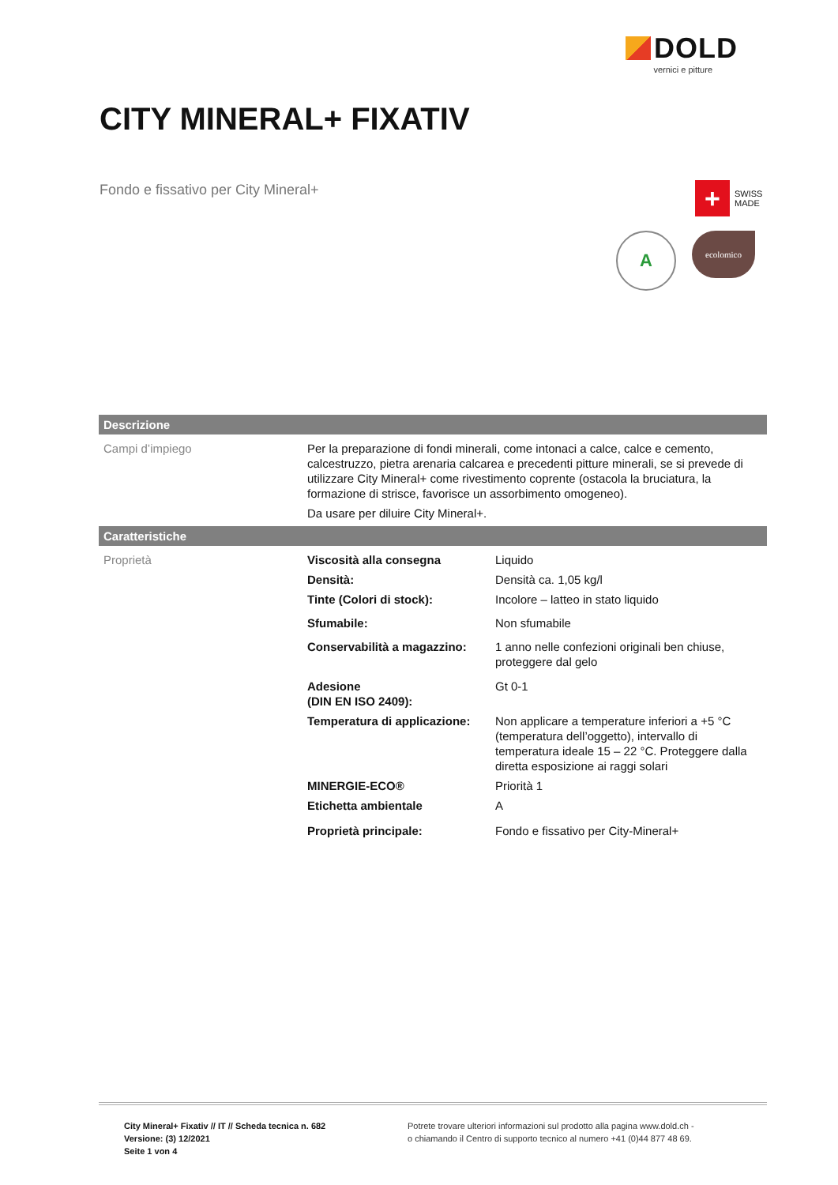DOLD
vernici e pitture
CITY MINERAL+ FIXATIV
Fondo e fissativo per City Mineral+
+ SWISS
MADE
A
ecolomico
| Descrizione | | |
| --- | --- | --- |
| Campi d’impiego | Per la preparazione di fondi minerali, come intonaci a calce, calce e cemento, calcestruzzo, pietra arenaria calcarea e precedenti pitture minerali, se si prevede di utilizzare City Mineral+ come rivestimento coprente (ostacola la bruciatura, la formazione di strisce, favorisce un assorbimento omogeneo). Da usare per diluire City Mineral+. | |
| Caratteristiche | | |
| Proprietà | Viscosità alla consegna | Liquido |
| | Densità: | Densità ca. 1,05 kg/l |
| | Tinte (Colori di stock): | Incolore – latteo in stato liquido |
| | Sfumabile: | Non sfumabile |
| | Conservabilità a magazzino: | 1 anno nelle confezioni originali ben chiuse, proteggere dal gelo |
| | Adesione (DIN EN ISO 2409): | Gt 0-1 |
| | Temperatura di applicazione: | Non applicare a temperature inferiori a +5 °C (temperatura dell’oggetto), intervallo di temperatura ideale 15 – 22 °C. Proteggere dalla diretta esposizione ai raggi solari |
| | MINERGIE-ECO® | Priorità 1 |
| | Etichetta ambientale | A |
| | Proprietà principale: | Fondo e fissativo per City-Mineral+ |
City Mineral+ Fixativ // IT // Scheda tecnica n. 682
Versione: (3) 12/2021
Seite 1 von 4
Potrete trovare ulteriori informazioni sul prodotto alla pagina www.dold.ch -
o chiamando il Centro di supporto tecnico al numero +41 (0)44 877 48 69.